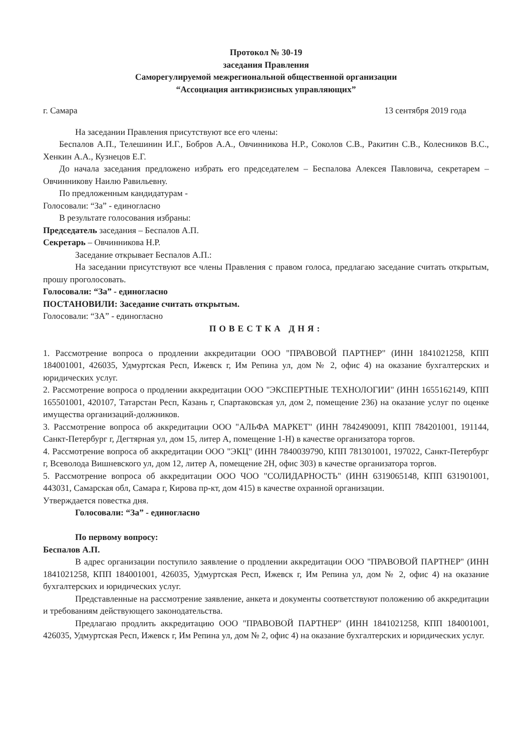Протокол № 30-19
заседания Правления
Саморегулируемой межрегиональной общественной организации
“Ассоциация антикризисных управляющих”
г. Самара 13 сентября 2019 года
На заседании Правления присутствуют все его члены:
Беспалов А.П., Телешинин И.Г., Бобров А.А., Овчинникова Н.Р., Соколов С.В., Ракитин С.В., Колесников В.С., Хенкин А.А., Кузнецов Е.Г.
До начала заседания предложено избрать его председателем – Беспалова Алексея Павловича, секретарем – Овчинникову Наилю Равильевну.
По предложенным кандидатурам -
Голосовали: “За” - единогласно
В результате голосования избраны:
Председатель заседания – Беспалов А.П.
Секретарь – Овчинникова Н.Р.
Заседание открывает Беспалов А.П.:
На заседании присутствуют все члены Правления с правом голоса, предлагаю заседание считать открытым, прошу проголосовать.
Голосовали: “За” - единогласно
ПОСТАНОВИЛИ: Заседание считать открытым.
Голосовали: “ЗА” - единогласно
ПОВЕСТКА ДНЯ:
1. Рассмотрение вопроса о продлении аккредитации ООО "ПРАВОВОЙ ПАРТНЕР" (ИНН 1841021258, КПП 184001001, 426035, Удмуртская Респ, Ижевск г, Им Репина ул, дом № 2, офис 4) на оказание бухгалтерских и юридических услуг.
2. Рассмотрение вопроса о продлении аккредитации ООО "ЭКСПЕРТНЫЕ ТЕХНОЛОГИИ" (ИНН 1655162149, КПП 165501001, 420107, Татарстан Респ, Казань г, Спартаковская ул, дом 2, помещение 236) на оказание услуг по оценке имущества организаций-должников.
3. Рассмотрение вопроса об аккредитации ООО "АЛЬФА МАРКЕТ" (ИНН 7842490091, КПП 784201001, 191144, Санкт-Петербург г, Дегтярная ул, дом 15, литер А, помещение 1-Н) в качестве организатора торгов.
4. Рассмотрение вопроса об аккредитации ООО "ЭКЦ" (ИНН 7840039790, КПП 781301001, 197022, Санкт-Петербург г, Всеволода Вишневского ул, дом 12, литер А, помещение 2Н, офис 303) в качестве организатора торгов.
5. Рассмотрение вопроса об аккредитации ООО ЧОО "СОЛИДАРНОСТЬ" (ИНН 6319065148, КПП 631901001, 443031, Самарская обл, Самара г, Кирова пр-кт, дом 415) в качестве охранной организации.
Утверждается повестка дня.
Голосовали: “За” - единогласно
По первому вопросу:
Беспалов А.П.
В адрес организации поступило заявление о продлении аккредитации ООО "ПРАВОВОЙ ПАРТНЕР" (ИНН 1841021258, КПП 184001001, 426035, Удмуртская Респ, Ижевск г, Им Репина ул, дом № 2, офис 4) на оказание бухгалтерских и юридических услуг.
Представленные на рассмотрение заявление, анкета и документы соответствуют положению об аккредитации и требованиям действующего законодательства.
Предлагаю продлить аккредитацию ООО "ПРАВОВОЙ ПАРТНЕР" (ИНН 1841021258, КПП 184001001, 426035, Удмуртская Респ, Ижевск г, Им Репина ул, дом № 2, офис 4) на оказание бухгалтерских и юридических услуг.